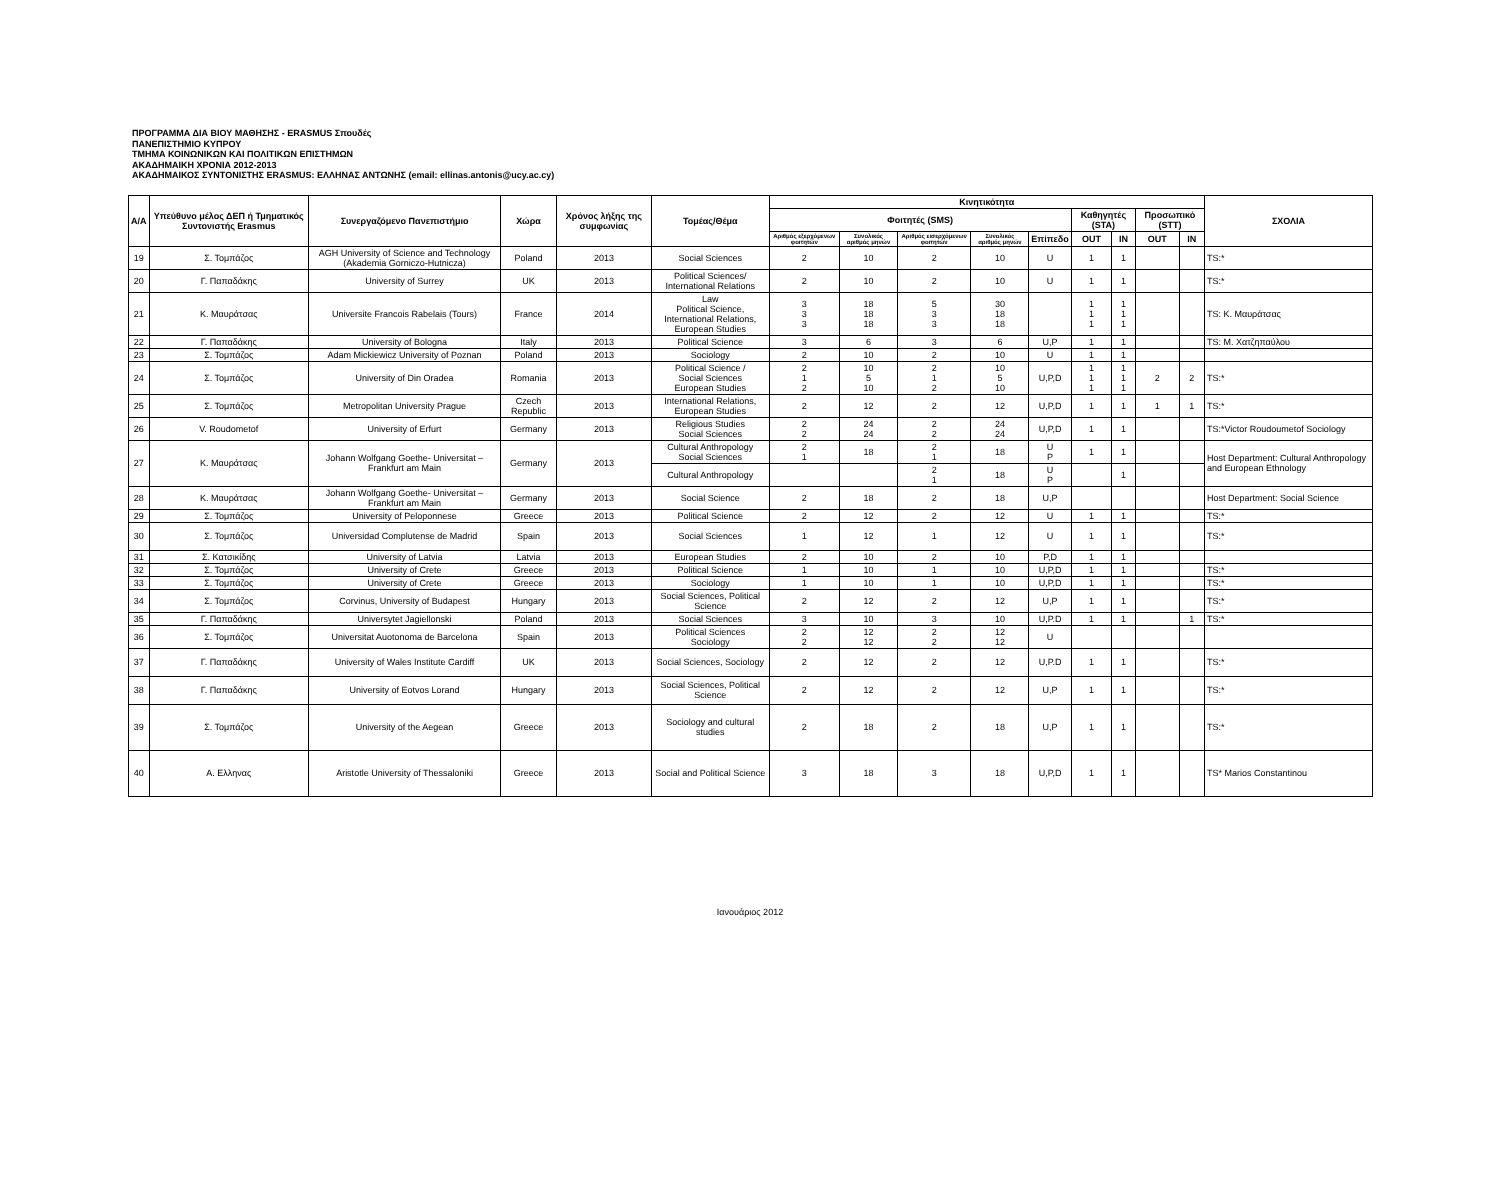ΠΡΟΓΡΑΜΜΑ ΔΙΑ ΒΙΟΥ ΜΑΘΗΣΗΣ - ERASMUS Σπουδές
ΠΑΝΕΠΙΣΤΗΜΙΟ ΚΥΠΡΟΥ
ΤΜΗΜΑ ΚΟΙΝΩΝΙΚΩΝ ΚΑΙ ΠΟΛΙΤΙΚΩΝ ΕΠΙΣΤΗΜΩΝ
ΑΚΑΔΗΜΑΙΚΗ ΧΡΟΝΙΑ 2012-2013
ΑΚΑΔΗΜΑΙΚΟΣ ΣΥΝΤΟΝΙΣΤΗΣ ERASMUS: ΕΛΛΗΝΑΣ ΑΝΤΩΝΗΣ (email: ellinas.antonis@ucy.ac.cy)
| A/A | Υπεύθυνο μέλος ΔΕΠ ή Τμηματικός Συντονιστής Erasmus | Συνεργαζόμενο Πανεπιστήμιο | Χώρα | Χρόνος λήξης της συμφωνίας | Τομέας/Θέμα | Κινητικότητα | | | | | | | | | ΣΧΟΛΙΑ |
| --- | --- | --- | --- | --- | --- | --- | --- | --- | --- | --- | --- | --- | --- | --- | --- |
| | | | | | | Φοιτητές (SMS) | | | | | Καθηγητές (STA) | | Προσωπικό (STT) | | |
| | | | | | | Αριθμός εξερχόμενων φοιτητών | Συνολικός αριθμός μηνών | Αριθμός εισερχόμενων φοιτητών | Συνολικός αριθμός μηνών | Επίπεδο | OUT | IN | OUT | IN | |
| 19 | Σ. Τομπάζος | AGH University of Science and Technology (Akademia Gorniczo-Hutnicza) | Poland | 2013 | Social Sciences | 2 | 10 | 2 | 10 | U | 1 | 1 | | | TS:* |
| 20 | Γ. Παπαδάκης | University of Surrey | UK | 2013 | Political Sciences/ International Relations | 2 | 10 | 2 | 10 | U | 1 | 1 | | | TS:* |
| 21 | Κ. Μαυράτσας | Universite Francois Rabelais (Tours) | France | 2014 | Law Political Science, International Relations, European Studies | 3 3 3 | 18 18 18 | 5 3 3 | 30 18 18 | | 1 1 1 | 1 1 1 | | | TS: Κ. Μαυράτσας |
| 22 | Γ. Παπαδάκης | University of Bologna | Italy | 2013 | Political Science | 3 | 6 | 3 | 6 | U,P | 1 | 1 | | | TS: Μ. Χατζηπαύλου |
| 23 | Σ. Τομπάζος | Adam Mickiewicz University of Poznan | Poland | 2013 | Sociology | 2 | 10 | 2 | 10 | U | 1 | 1 | | | |
| 24 | Σ. Τομπάζος | University of Din Oradea | Romania | 2013 | Political Science / Social Sciences European Studies | 2 1 2 | 10 5 10 | 2 1 2 | 10 5 10 | U,P,D | 1 1 1 | 1 1 1 | 2 | 2 | TS:* |
| 25 | Σ. Τομπάζος | Metropolitan University Prague | Czech Republic | 2013 | International Relations, European Studies | 2 | 12 | 2 | 12 | U,P,D | 1 | 1 | 1 | 1 | TS:* |
| 26 | V. Roudometof | University of Erfurt | Germany | 2013 | Religious Studies Social Sciences | 2 2 | 24 24 | 2 2 | 24 24 | U,P,D | 1 | 1 | | | TS:*Victor Roudoumetof Sociology |
| 27 | Κ. Μαυράτσας | Johann Wolfgang Goethe- Universitat – Frankfurt am Main | Germany | 2013 | Cultural Anthropology Social Sciences | 2 1 | 18 | 2 1 | 18 | U P | 1 | 1 | | | Host Department: Cultural Anthropology and European Ethnology |
| | | | | | Cultural Anthropology | | | 2 1 | 18 | U P | | 1 | | | |
| 28 | Κ. Μαυράτσας | Johann Wolfgang Goethe- Universitat – Frankfurt am Main | Germany | 2013 | Social Science | 2 | 18 | 2 | 18 | U,P | | | | | Host Department: Social Science |
| 29 | Σ. Τομπάζος | University of Peloponnese | Greece | 2013 | Political Science | 2 | 12 | 2 | 12 | U | 1 | 1 | | | TS:* |
| 30 | Σ. Τομπάζος | Universidad Complutense de Madrid | Spain | 2013 | Social Sciences | 1 | 12 | 1 | 12 | U | 1 | 1 | | | TS:* |
| 31 | Σ. Κατσικίδης | University of Latvia | Latvia | 2013 | European Studies | 2 | 10 | 2 | 10 | P,D | 1 | 1 | | | |
| 32 | Σ. Τομπάζος | University of Crete | Greece | 2013 | Political Science | 1 | 10 | 1 | 10 | U,P,D | 1 | 1 | | | TS:* |
| 33 | Σ. Τομπάζος | University of Crete | Greece | 2013 | Sociology | 1 | 10 | 1 | 10 | U,P,D | 1 | 1 | | | TS:* |
| 34 | Σ. Τομπάζος | Corvinus, University of Budapest | Hungary | 2013 | Social Sciences, Political Science | 2 | 12 | 2 | 12 | U,P | 1 | 1 | | | TS:* |
| 35 | Γ. Παπαδάκης | Universytet Jagiellonski | Poland | 2013 | Social Sciences | 3 | 10 | 3 | 10 | U,P.D | 1 | 1 | | 1 | TS:* |
| 36 | Σ. Τομπάζος | Universitat Auotonoma de Barcelona | Spain | 2013 | Political Sciences Sociology | 2 2 | 12 12 | 2 2 | 12 12 | U | | | | | |
| 37 | Γ. Παπαδάκης | University of Wales Institute Cardiff | UK | 2013 | Social Sciences, Sociology | 2 | 12 | 2 | 12 | U,P.D | 1 | 1 | | | TS:* |
| 38 | Γ. Παπαδάκης | University of Eotvos Lorand | Hungary | 2013 | Social Sciences, Political Science | 2 | 12 | 2 | 12 | U,P | 1 | 1 | | | TS:* |
| 39 | Σ. Τομπάζος | University of the Aegean | Greece | 2013 | Sociology and cultural studies | 2 | 18 | 2 | 18 | U,P | 1 | 1 | | | TS:* |
| 40 | Α. Ελληνας | Aristotle University of Thessaloniki | Greece | 2013 | Social and Political Science | 3 | 18 | 3 | 18 | U,P,D | 1 | 1 | | | TS* Marios Constantinou |
Ιανουάριος 2012